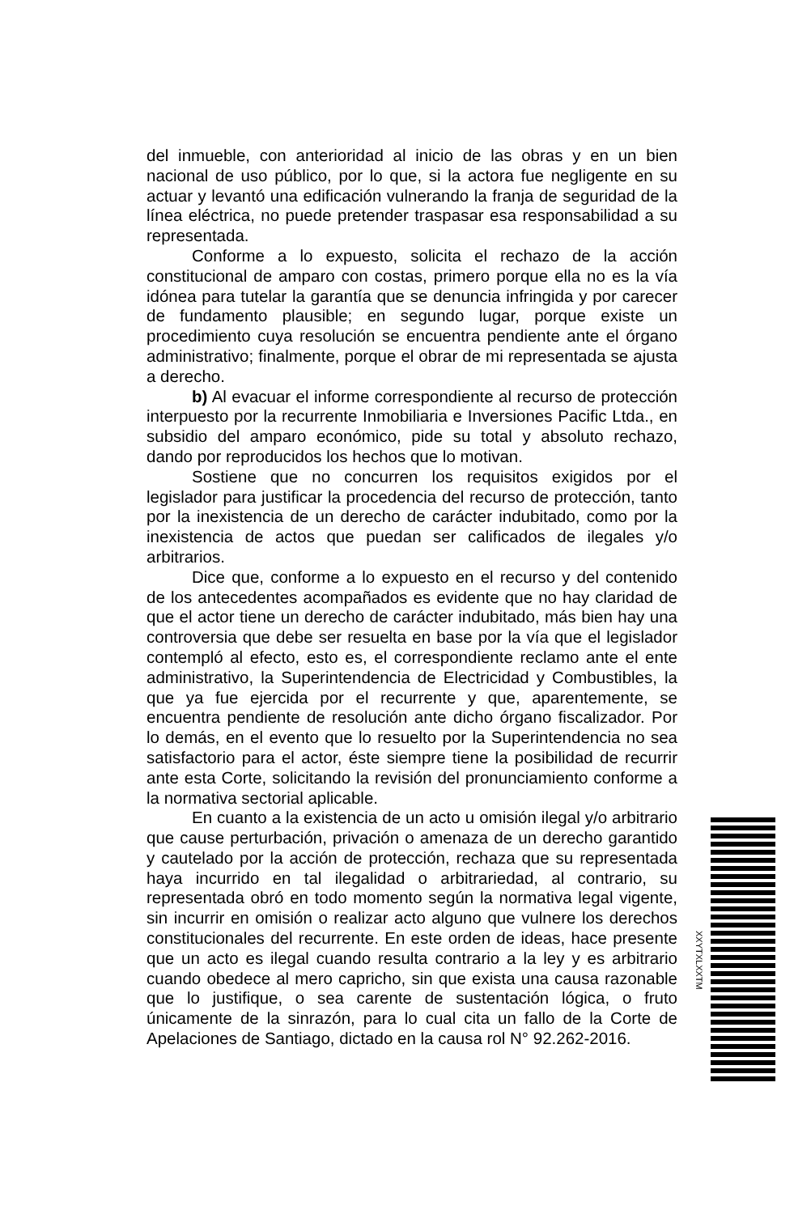del inmueble, con anterioridad al inicio de las obras y en un bien nacional de uso público, por lo que, si la actora fue negligente en su actuar y levantó una edificación vulnerando la franja de seguridad de la línea eléctrica, no puede pretender traspasar esa responsabilidad a su representada.
Conforme a lo expuesto, solicita el rechazo de la acción constitucional de amparo con costas, primero porque ella no es la vía idónea para tutelar la garantía que se denuncia infringida y por carecer de fundamento plausible; en segundo lugar, porque existe un procedimiento cuya resolución se encuentra pendiente ante el órgano administrativo; finalmente, porque el obrar de mi representada se ajusta a derecho.
b) Al evacuar el informe correspondiente al recurso de protección interpuesto por la recurrente Inmobiliaria e Inversiones Pacific Ltda., en subsidio del amparo económico, pide su total y absoluto rechazo, dando por reproducidos los hechos que lo motivan.
Sostiene que no concurren los requisitos exigidos por el legislador para justificar la procedencia del recurso de protección, tanto por la inexistencia de un derecho de carácter indubitado, como por la inexistencia de actos que puedan ser calificados de ilegales y/o arbitrarios.
Dice que, conforme a lo expuesto en el recurso y del contenido de los antecedentes acompañados es evidente que no hay claridad de que el actor tiene un derecho de carácter indubitado, más bien hay una controversia que debe ser resuelta en base por la vía que el legislador contempló al efecto, esto es, el correspondiente reclamo ante el ente administrativo, la Superintendencia de Electricidad y Combustibles, la que ya fue ejercida por el recurrente y que, aparentemente, se encuentra pendiente de resolución ante dicho órgano fiscalizador. Por lo demás, en el evento que lo resuelto por la Superintendencia no sea satisfactorio para el actor, éste siempre tiene la posibilidad de recurrir ante esta Corte, solicitando la revisión del pronunciamiento conforme a la normativa sectorial aplicable.
En cuanto a la existencia de un acto u omisión ilegal y/o arbitrario que cause perturbación, privación o amenaza de un derecho garantido y cautelado por la acción de protección, rechaza que su representada haya incurrido en tal ilegalidad o arbitrariedad, al contrario, su representada obró en todo momento según la normativa legal vigente, sin incurrir en omisión o realizar acto alguno que vulnere los derechos constitucionales del recurrente. En este orden de ideas, hace presente que un acto es ilegal cuando resulta contrario a la ley y es arbitrario cuando obedece al mero capricho, sin que exista una causa razonable que lo justifique, o sea carente de sustentación lógica, o fruto únicamente de la sinrazón, para lo cual cita un fallo de la Corte de Apelaciones de Santiago, dictado en la causa rol N° 92.262-2016.
XXYTXLXXTM